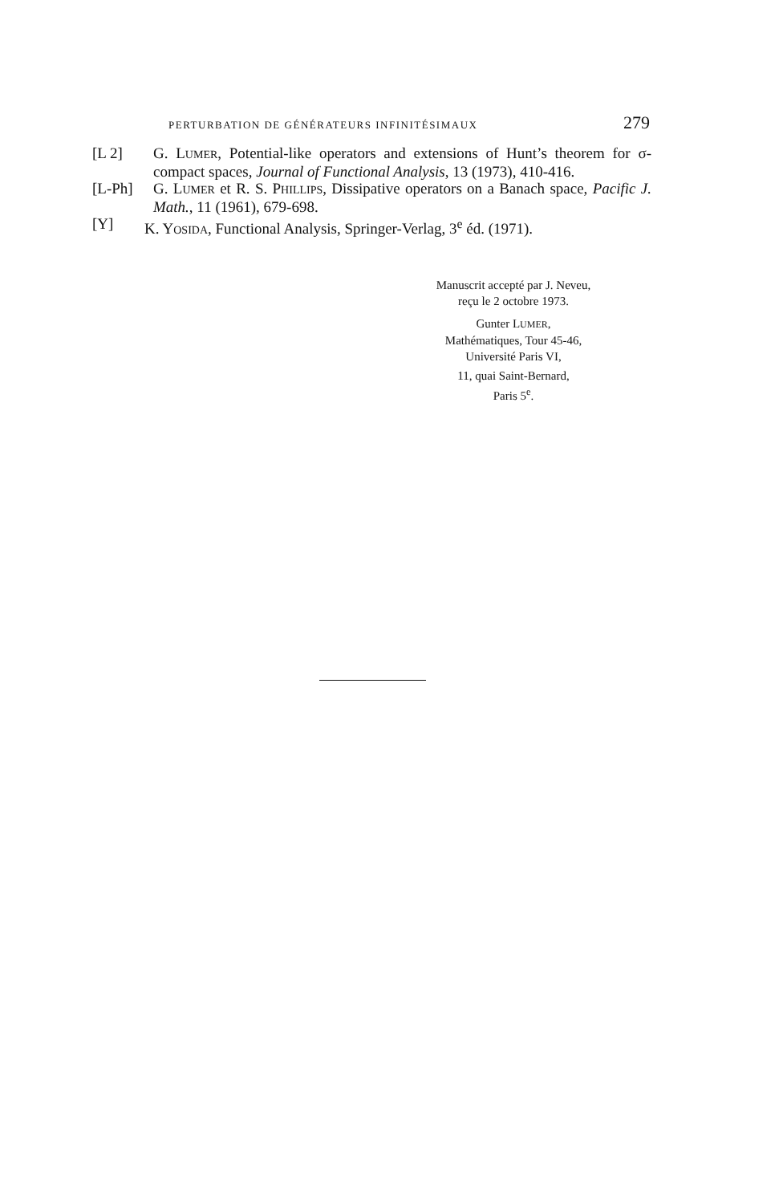PERTURBATION DE GÉNÉRATEURS INFINITÉSIMAUX 279
[L 2] G. LUMER, Potential-like operators and extensions of Hunt’s theorem for σ-compact spaces, Journal of Functional Analysis, 13 (1973), 410-416.
[L-Ph] G. LUMER et R. S. PHILLIPS, Dissipative operators on a Banach space, Pacific J. Math., 11 (1961), 679-698.
[Y] K. YOSIDA, Functional Analysis, Springer-Verlag, 3<sup>e</sup> éd. (1971).
Manuscrit accepté par J. Neveu,
reçu le 2 octobre 1973.
Gunter LUMER,
Mathématiques, Tour 45-46,
Université Paris VI,
11, quai Saint-Bernard,
Paris 5<sup>e</sup>.